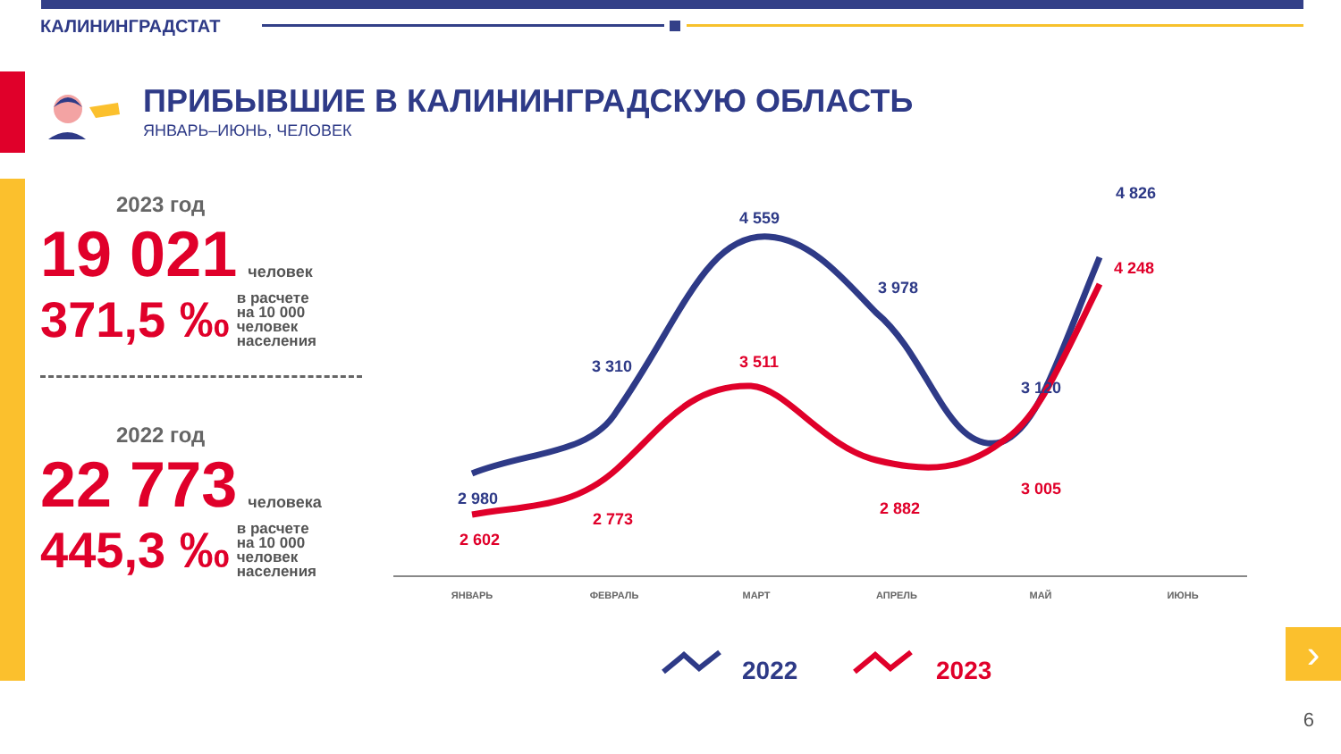КАЛИНИНГРАДСТАТ
ПРИБЫВШИЕ В КАЛИНИНГРАДСКУЮ ОБЛАСТЬ
ЯНВАРЬ–ИЮНЬ, ЧЕЛОВЕК
2023 год
19 021 человек
371,5 ‰ в расчете
на 10 000
человек
населения
2022 год
22 773 человека
445,3 ‰ в расчете
на 10 000
человек
населения
2 980
3 310
4 559
3 978
3 120
4 826
2 602
2 773
3 511
2 882
3 005
4 248
ЯНВАРЬ
ФЕВРАЛЬ
МАРТ
АПРЕЛЬ
МАЙ
ИЮНЬ
2022
2023
›
6